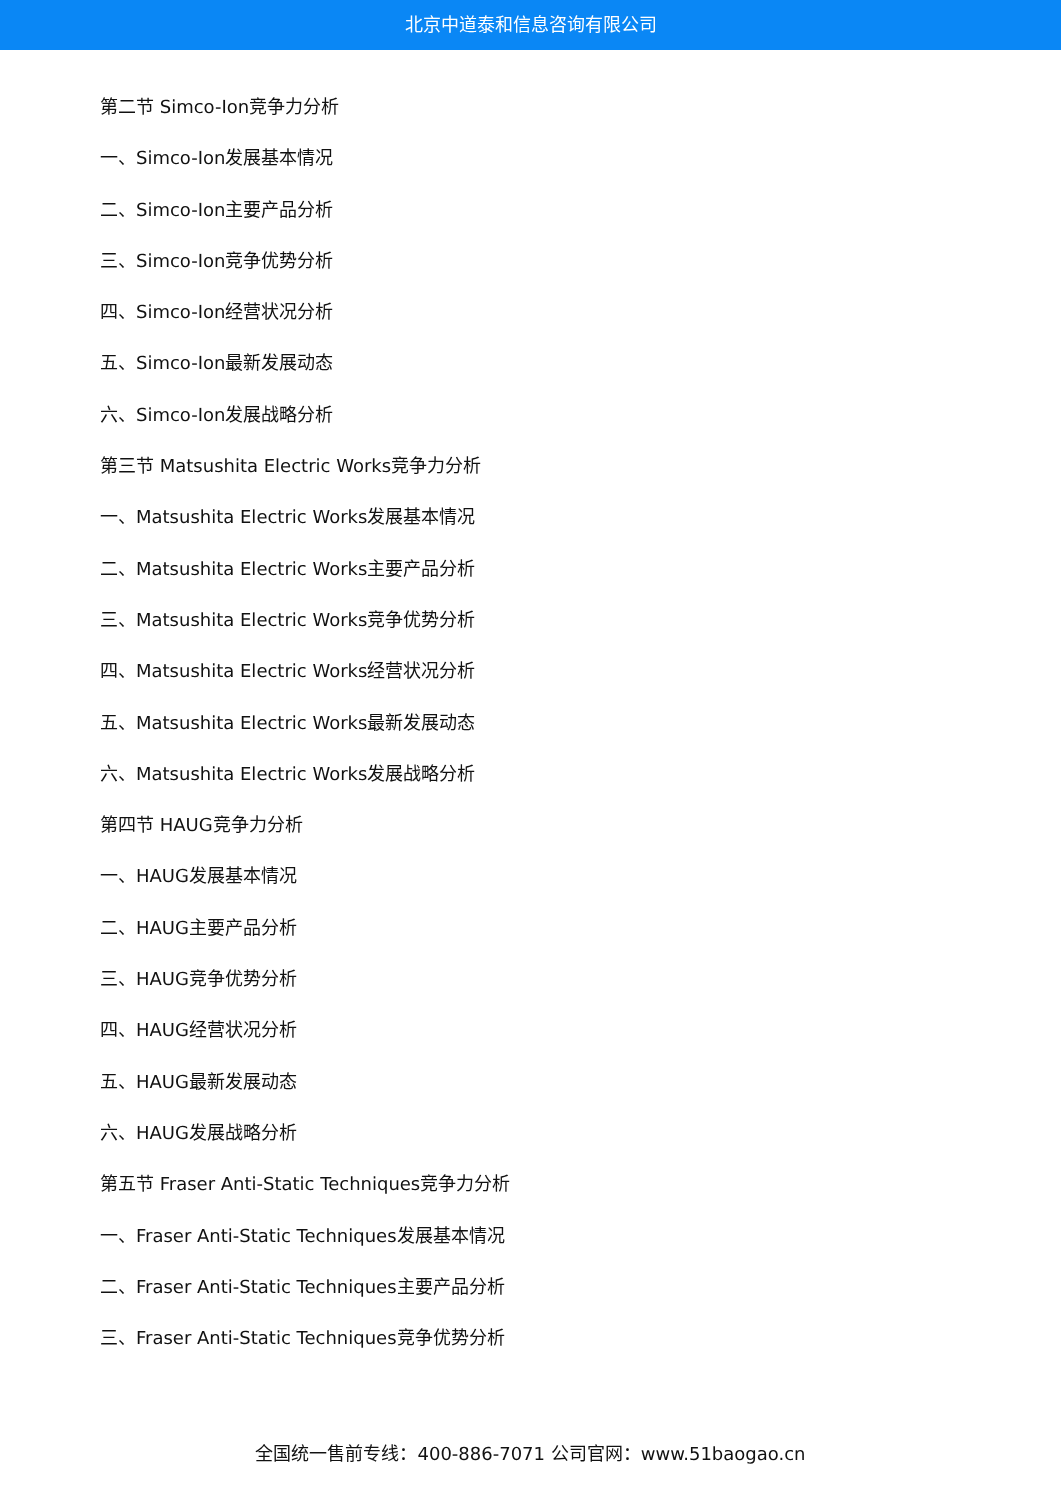北京中道泰和信息咨询有限公司
第二节 Simco-Ion竞争力分析
一、Simco-Ion发展基本情况
二、Simco-Ion主要产品分析
三、Simco-Ion竞争优势分析
四、Simco-Ion经营状况分析
五、Simco-Ion最新发展动态
六、Simco-Ion发展战略分析
第三节 Matsushita Electric Works竞争力分析
一、Matsushita Electric Works发展基本情况
二、Matsushita Electric Works主要产品分析
三、Matsushita Electric Works竞争优势分析
四、Matsushita Electric Works经营状况分析
五、Matsushita Electric Works最新发展动态
六、Matsushita Electric Works发展战略分析
第四节 HAUG竞争力分析
一、HAUG发展基本情况
二、HAUG主要产品分析
三、HAUG竞争优势分析
四、HAUG经营状况分析
五、HAUG最新发展动态
六、HAUG发展战略分析
第五节 Fraser Anti-Static Techniques竞争力分析
一、Fraser Anti-Static Techniques发展基本情况
二、Fraser Anti-Static Techniques主要产品分析
三、Fraser Anti-Static Techniques竞争优势分析
全国统一售前专线：400-886-7071 公司官网：www.51baogao.cn